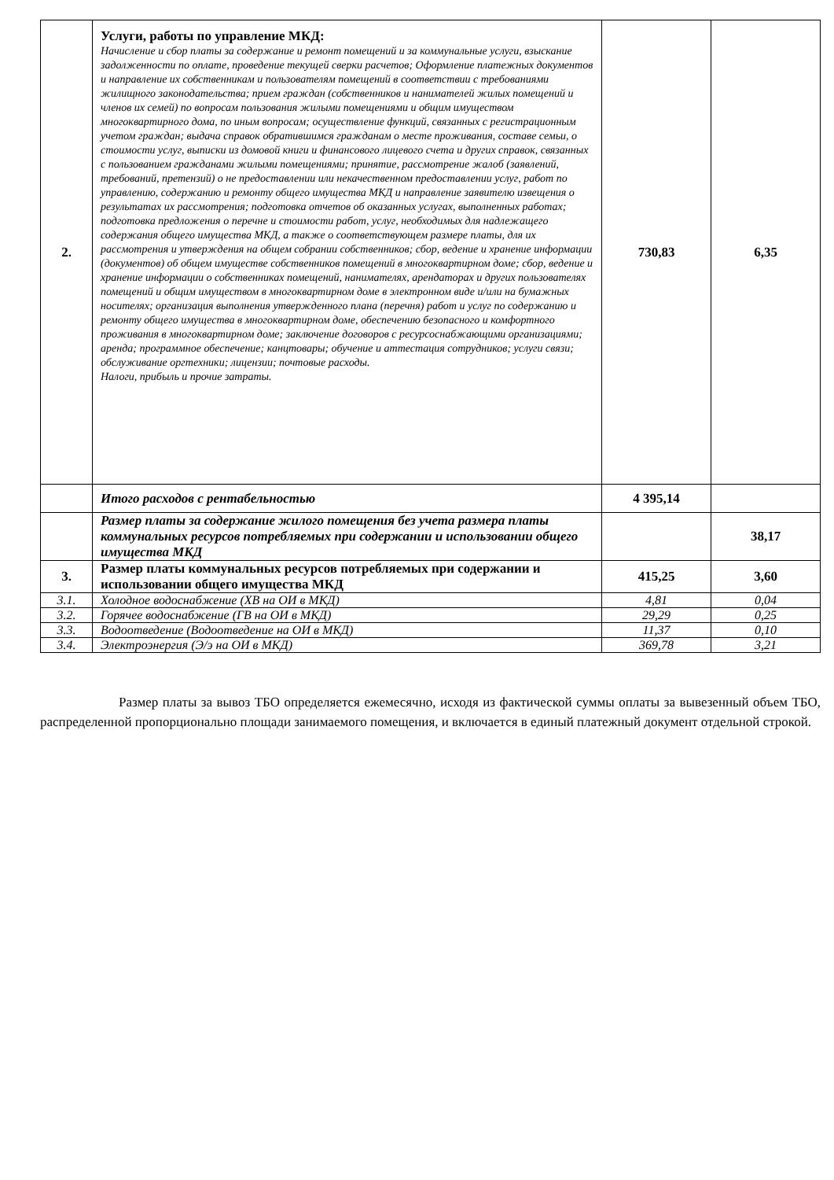| 2. | Услуги, работы по управление МКД: Начисление и сбор платы за содержание и ремонт помещений и за коммунальные услуги, взыскание задолженности по оплате, проведение текущей сверки расчетов; Оформление платежных документов и направление их собственникам и пользователям помещений в соответствии с требованиями жилищного законодательства; прием граждан (собственников и нанимателей жилых помещений и членов их семей) по вопросам пользования жилыми помещениями и общим имуществом многоквартирного дома, по иным вопросам; осуществление функций, связанных с регистрационным учетом граждан; выдача справок обратившимся гражданам о месте проживания, составе семьи, о стоимости услуг, выписки из домовой книги и финансового лицевого счета и других справок, связанных с пользованием гражданами жилыми помещениями; принятие, рассмотрение жалоб (заявлений, требований, претензий) о не предоставлении или некачественном предоставлении услуг, работ по управлению, содержанию и ремонту общего имущества МКД и направление заявителю извещения о результатах их рассмотрения; подготовка отчетов об оказанных услугах, выполненных работах; подготовка предложения о перечне и стоимости работ, услуг, необходимых для надлежащего содержания общего имущества МКД, а также о соответствующем размере платы, для их рассмотрения и утверждения на общем собрании собственников; сбор, ведение и хранение информации (документов) об общем имуществе собственников помещений в многоквартирном доме; сбор, ведение и хранение информации о собственниках помещений, нанимателях, арендаторах и других пользователях помещений и общим имуществом в многоквартирном доме в электронном виде и/или на бумажных носителях; организация выполнения утвержденного плана (перечня) работ и услуг по содержанию и ремонту общего имущества в многоквартирном доме, обеспечению безопасного и комфортного проживания в многоквартирном доме; заключение договоров с ресурсоснабжающими организациями; аренда; программное обеспечение; канцтовары; обучение и аттестация сотрудников; услуги связи; обслуживание оргтехники; лицензии; почтовые расходы. Налоги, прибыль и прочие затраты. | 730,83 | 6,35 |
| | Итого расходов с рентабельностью | 4 395,14 | |
| | Размер платы за содержание жилого помещения без учета размера платы коммунальных ресурсов потребляемых при содержании и использовании общего имущества МКД | | 38,17 |
| 3. | Размер платы коммунальных ресурсов потребляемых при содержании и использовании общего имущества МКД | 415,25 | 3,60 |
| 3.1. | Холодное водоснабжение (ХВ на ОИ в МКД) | 4,81 | 0,04 |
| 3.2. | Горячее водоснабжение (ГВ на ОИ в МКД) | 29,29 | 0,25 |
| 3.3. | Водоотведение (Водоотведение на ОИ в МКД) | 11,37 | 0,10 |
| 3.4. | Электроэнергия (Э/э на ОИ в МКД) | 369,78 | 3,21 |
Размер платы за вывоз ТБО определяется ежемесячно, исходя из фактической суммы оплаты за вывезенный объем ТБО, распределенной пропорционально площади занимаемого помещения, и включается в единый платежный документ отдельной строкой.